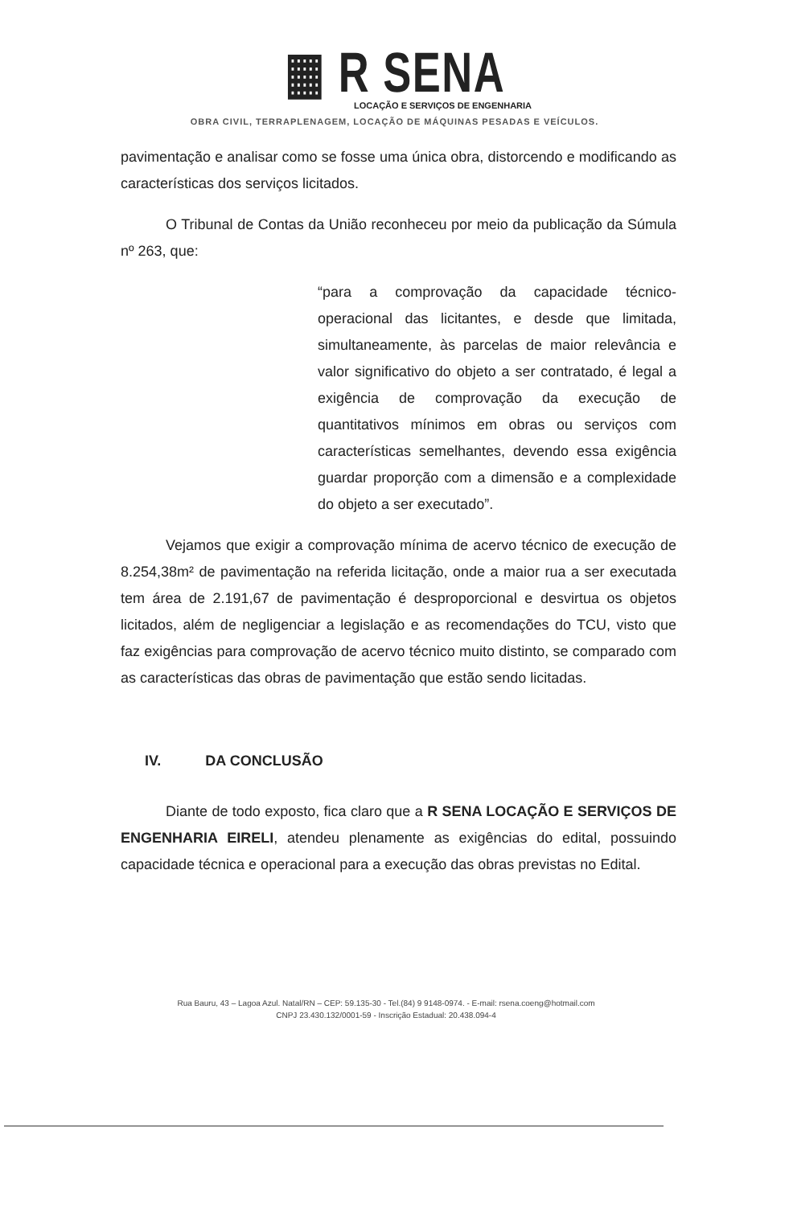▦ R SENA
LOCAÇÃO E SERVIÇOS DE ENGENHARIA
OBRA CIVIL, TERRAPLENAGEM, LOCAÇÃO DE MÁQUINAS PESADAS E VEÍCULOS.
pavimentação e analisar como se fosse uma única obra, distorcendo e modificando as características dos serviços licitados.
O Tribunal de Contas da União reconheceu por meio da publicação da Súmula nº 263, que:
“para a comprovação da capacidade técnico-operacional das licitantes, e desde que limitada, simultaneamente, às parcelas de maior relevância e valor significativo do objeto a ser contratado, é legal a exigência de comprovação da execução de quantitativos mínimos em obras ou serviços com características semelhantes, devendo essa exigência guardar proporção com a dimensão e a complexidade do objeto a ser executado”.
Vejamos que exigir a comprovação mínima de acervo técnico de execução de 8.254,38m² de pavimentação na referida licitação, onde a maior rua a ser executada tem área de 2.191,67 de pavimentação é desproporcional e desvirtua os objetos licitados, além de negligenciar a legislação e as recomendações do TCU, visto que faz exigências para comprovação de acervo técnico muito distinto, se comparado com as características das obras de pavimentação que estão sendo licitadas.
IV. DA CONCLUSÃO
Diante de todo exposto, fica claro que a R SENA LOCAÇÃO E SERVIÇOS DE ENGENHARIA EIRELI, atendeu plenamente as exigências do edital, possuindo capacidade técnica e operacional para a execução das obras previstas no Edital.
Rua Bauru, 43 – Lagoa Azul. Natal/RN – CEP: 59.135-30 - Tel.(84) 9 9148-0974. - E-mail: rsena.coeng@hotmail.com
CNPJ 23.430.132/0001-59 - Inscrição Estadual: 20.438.094-4